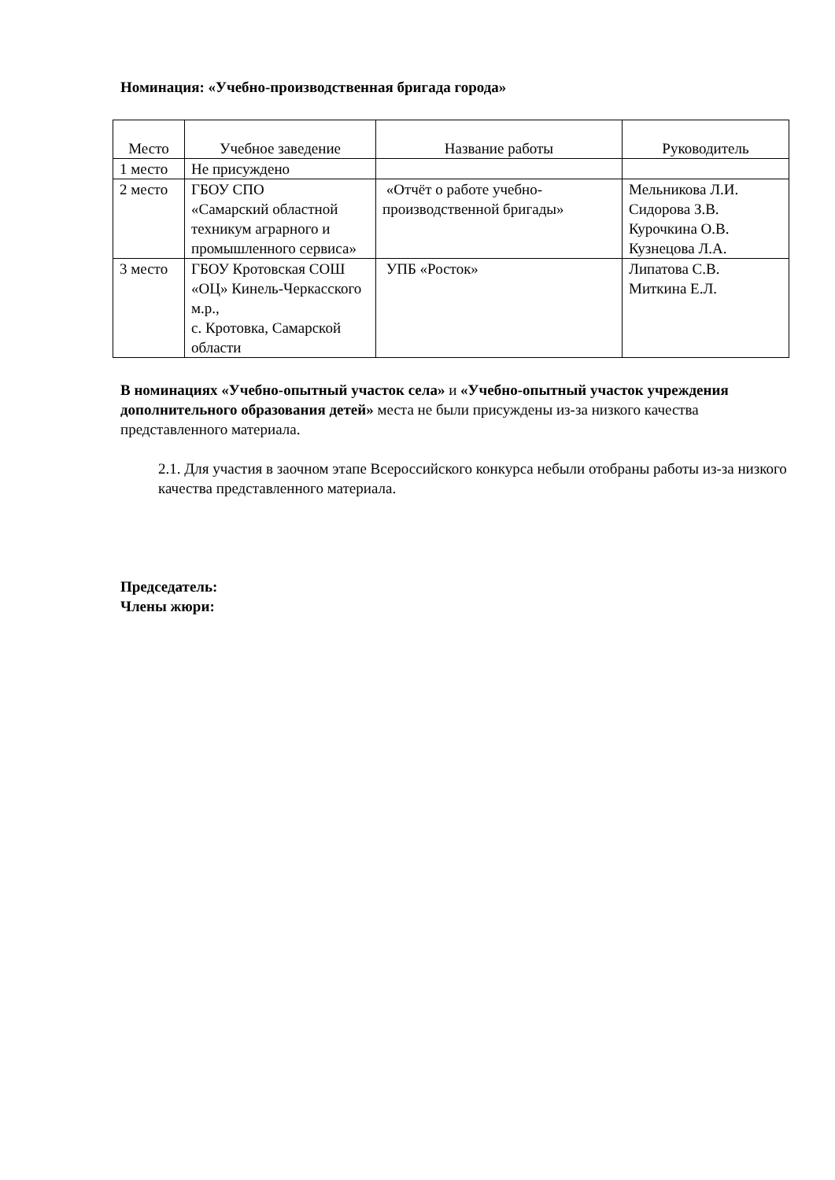Номинация: «Учебно-производственная бригада города»
| Место | Учебное заведение | Название работы | Руководитель |
| --- | --- | --- | --- |
| 1 место | Не присуждено | | |
| 2 место | ГБОУ СПО «Самарский областной техникум аграрного и промышленного сервиса» | «Отчёт о работе учебно-производственной бригады» | Мельникова Л.И. Сидорова З.В. Курочкина О.В. Кузнецова Л.А. |
| 3 место | ГБОУ Кротовская СОШ «ОЦ» Кинель-Черкасского м.р., с. Кротовка, Самарской области | УПБ «Росток» | Липатова С.В. Миткина Е.Л. |
В номинациях «Учебно-опытный участок села» и «Учебно-опытный участок учреждения дополнительного образования детей» места не были присуждены из-за низкого качества представленного материала.
2.1. Для участия в заочном этапе Всероссийского конкурса небыли отобраны работы из-за низкого качества представленного материала.
Председатель:
Члены жюри: